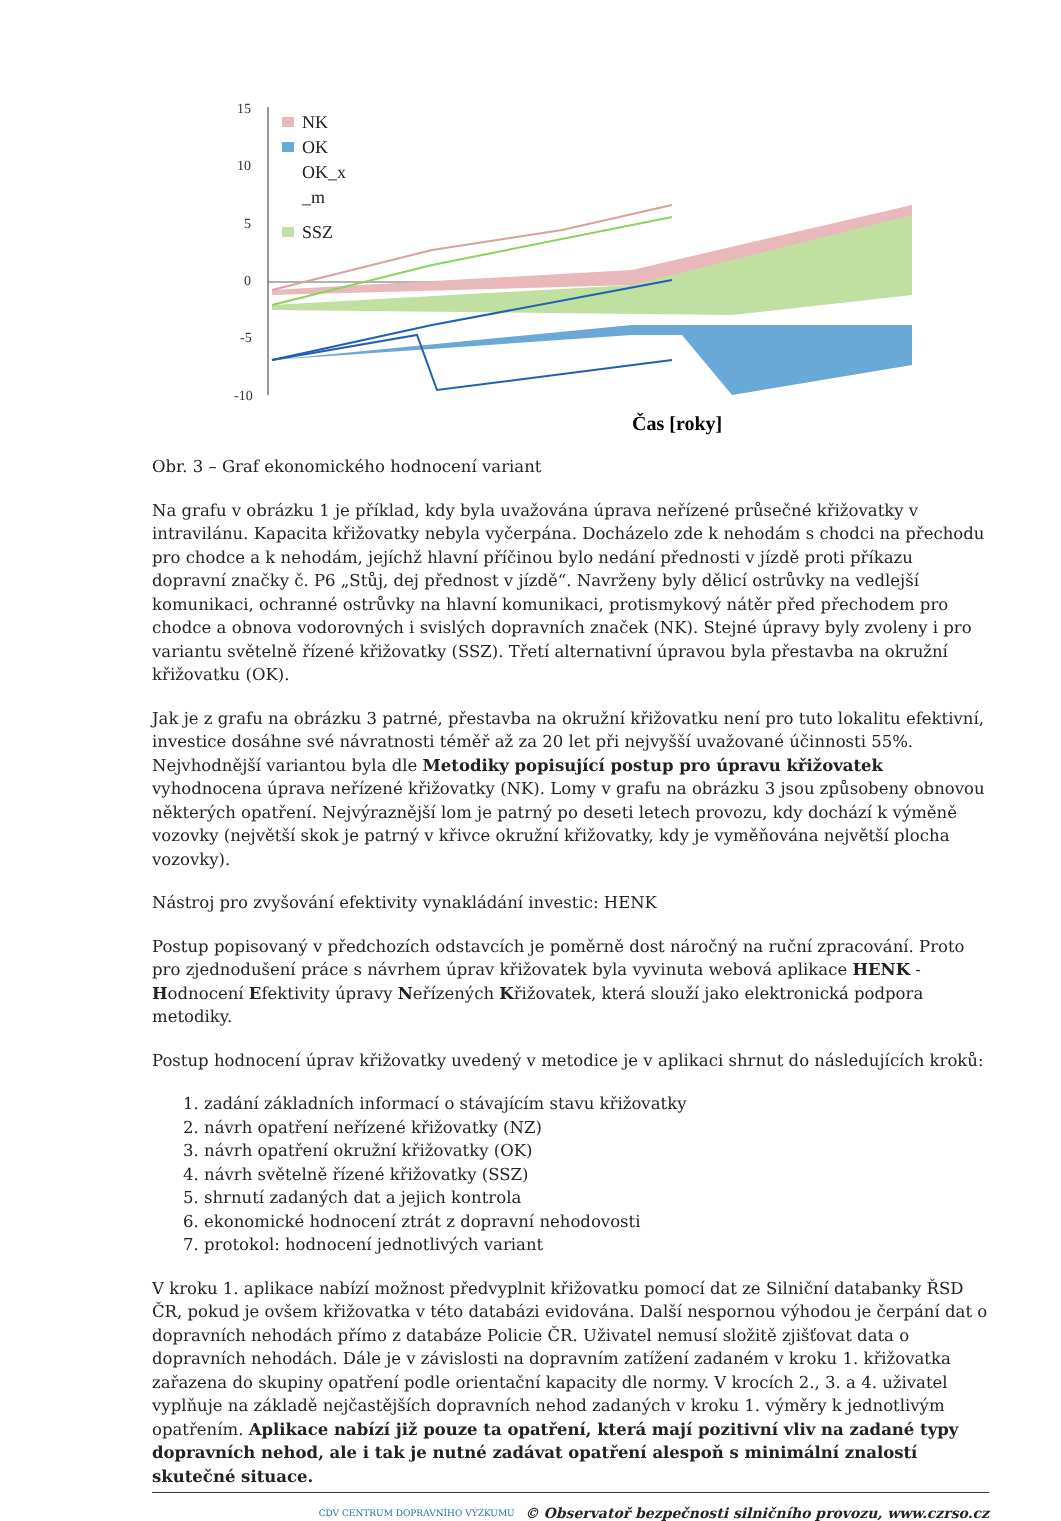15
10
5
0
-5
-10
NK
OK
OK_x
_m
SSZ
Čas [roky]
Obr. 3 – Graf ekonomického hodnocení variant
Na grafu v obrázku 1 je příklad, kdy byla uvažována úprava neřízené průsečné křižovatky v intravilánu. Kapacita křižovatky nebyla vyčerpána. Docházelo zde k nehodám s chodci na přechodu pro chodce a k nehodám, jejíchž hlavní příčinou bylo nedání přednosti v jízdě proti příkazu dopravní značky č. P6 „Stůj, dej přednost v jízdě“. Navrženy byly dělicí ostrůvky na vedlejší komunikaci, ochranné ostrůvky na hlavní komunikaci, protismykový nátěr před přechodem pro chodce a obnova vodorovných i svislých dopravních značek (NK). Stejné úpravy byly zvoleny i pro variantu světelně řízené křižovatky (SSZ). Třetí alternativní úpravou byla přestavba na okružní křižovatku (OK).
Jak je z grafu na obrázku 3 patrné, přestavba na okružní křižovatku není pro tuto lokalitu efektivní, investice dosáhne své návratnosti téměř až za 20 let při nejvyšší uvažované účinnosti 55%. Nejvhodnější variantou byla dle Metodiky popisující postup pro úpravu křižovatek vyhodnocena úprava neřízené křižovatky (NK). Lomy v grafu na obrázku 3 jsou způsobeny obnovou některých opatření. Nejvýraznější lom je patrný po deseti letech provozu, kdy dochází k výměně vozovky (největší skok je patrný v křivce okružní křižovatky, kdy je vyměňována největší plocha vozovky).
Nástroj pro zvyšování efektivity vynakládání investic: HENK
Postup popisovaný v předchozích odstavcích je poměrně dost náročný na ruční zpracování. Proto pro zjednodušení práce s návrhem úprav křižovatek byla vyvinuta webová aplikace HENK - Hodnocení Efektivity úpravy Neřízených Křižovatek, která slouží jako elektronická podpora metodiky.
Postup hodnocení úprav křižovatky uvedený v metodice je v aplikaci shrnut do následujících kroků:
1. zadání základních informací o stávajícím stavu křižovatky
2. návrh opatření neřízené křižovatky (NZ)
3. návrh opatření okružní křižovatky (OK)
4. návrh světelně řízené křižovatky (SSZ)
5. shrnutí zadaných dat a jejich kontrola
6. ekonomické hodnocení ztrát z dopravní nehodovosti
7. protokol: hodnocení jednotlivých variant
V kroku 1. aplikace nabízí možnost předvyplnit křižovatku pomocí dat ze Silniční databanky ŘSD ČR, pokud je ovšem křižovatka v této databázi evidována. Další nespornou výhodou je čerpání dat o dopravních nehodách přímo z databáze Policie ČR. Uživatel nemusí složitě zjišťovat data o dopravních nehodách. Dále je v závislosti na dopravním zatížení zadaném v kroku 1. křižovatka zařazena do skupiny opatření podle orientační kapacity dle normy. V krocích 2., 3. a 4. uživatel vyplňuje na základě nejčastějších dopravních nehod zadaných v kroku 1. výměry k jednotlivým opatřením. Aplikace nabízí již pouze ta opatření, která mají pozitivní vliv na zadané typy dopravních nehod, ale i tak je nutné zadávat opatření alespoň s minimální znalostí skutečné situace.
CDV CENTRUM DOPRAVNÍHO VÝZKUMU © Observatoř bezpečnosti silničního provozu, www.czrso.cz